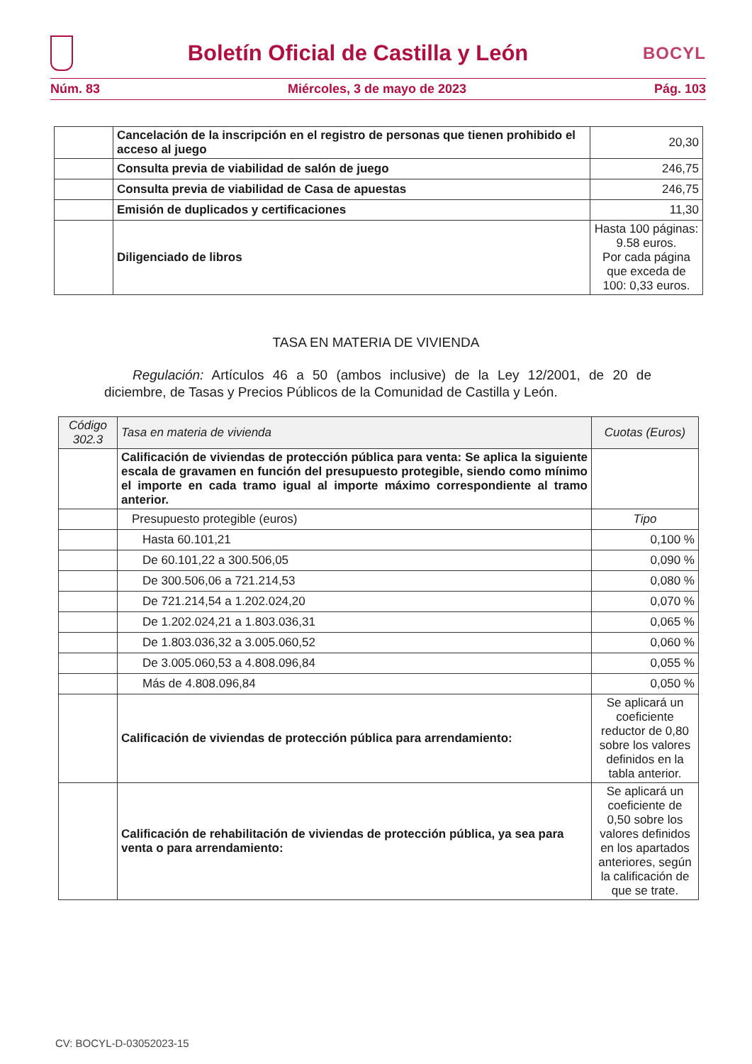Boletín Oficial de Castilla y León
BOCYL
Núm. 83 Miércoles, 3 de mayo de 2023 Pág. 103
| | Cancelación de la inscripción en el registro de personas que tienen prohibido el acceso al juego | 20,30 |
| | Consulta previa de viabilidad de salón de juego | 246,75 |
| | Consulta previa de viabilidad de Casa de apuestas | 246,75 |
| | Emisión de duplicados y certificaciones | 11,30 |
| | Diligenciado de libros | Hasta 100 páginas: 9.58 euros. Por cada página que exceda de 100: 0,33 euros. |
TASA EN MATERIA DE VIVIENDA
Regulación: Artículos 46 a 50 (ambos inclusive) de la Ley 12/2001, de 20 de diciembre, de Tasas y Precios Públicos de la Comunidad de Castilla y León.
| Código 302.3 | Tasa en materia de vivienda | Cuotas (Euros) |
| --- | --- | --- |
| | Calificación de viviendas de protección pública para venta: Se aplica la siguiente escala de gravamen en función del presupuesto protegible, siendo como mínimo el importe en cada tramo igual al importe máximo correspondiente al tramo anterior. | |
| | Presupuesto protegible (euros) | Tipo |
| | Hasta 60.101,21 | 0,100 % |
| | De 60.101,22 a 300.506,05 | 0,090 % |
| | De 300.506,06 a 721.214,53 | 0,080 % |
| | De 721.214,54 a 1.202.024,20 | 0,070 % |
| | De 1.202.024,21 a 1.803.036,31 | 0,065 % |
| | De 1.803.036,32 a 3.005.060,52 | 0,060 % |
| | De 3.005.060,53 a 4.808.096,84 | 0,055 % |
| | Más de 4.808.096,84 | 0,050 % |
| | Calificación de viviendas de protección pública para arrendamiento: | Se aplicará un coeficiente reductor de 0,80 sobre los valores definidos en la tabla anterior. |
| | Calificación de rehabilitación de viviendas de protección pública, ya sea para venta o para arrendamiento: | Se aplicará un coeficiente de 0,50 sobre los valores definidos en los apartados anteriores, según la calificación de que se trate. |
CV: BOCYL-D-03052023-15